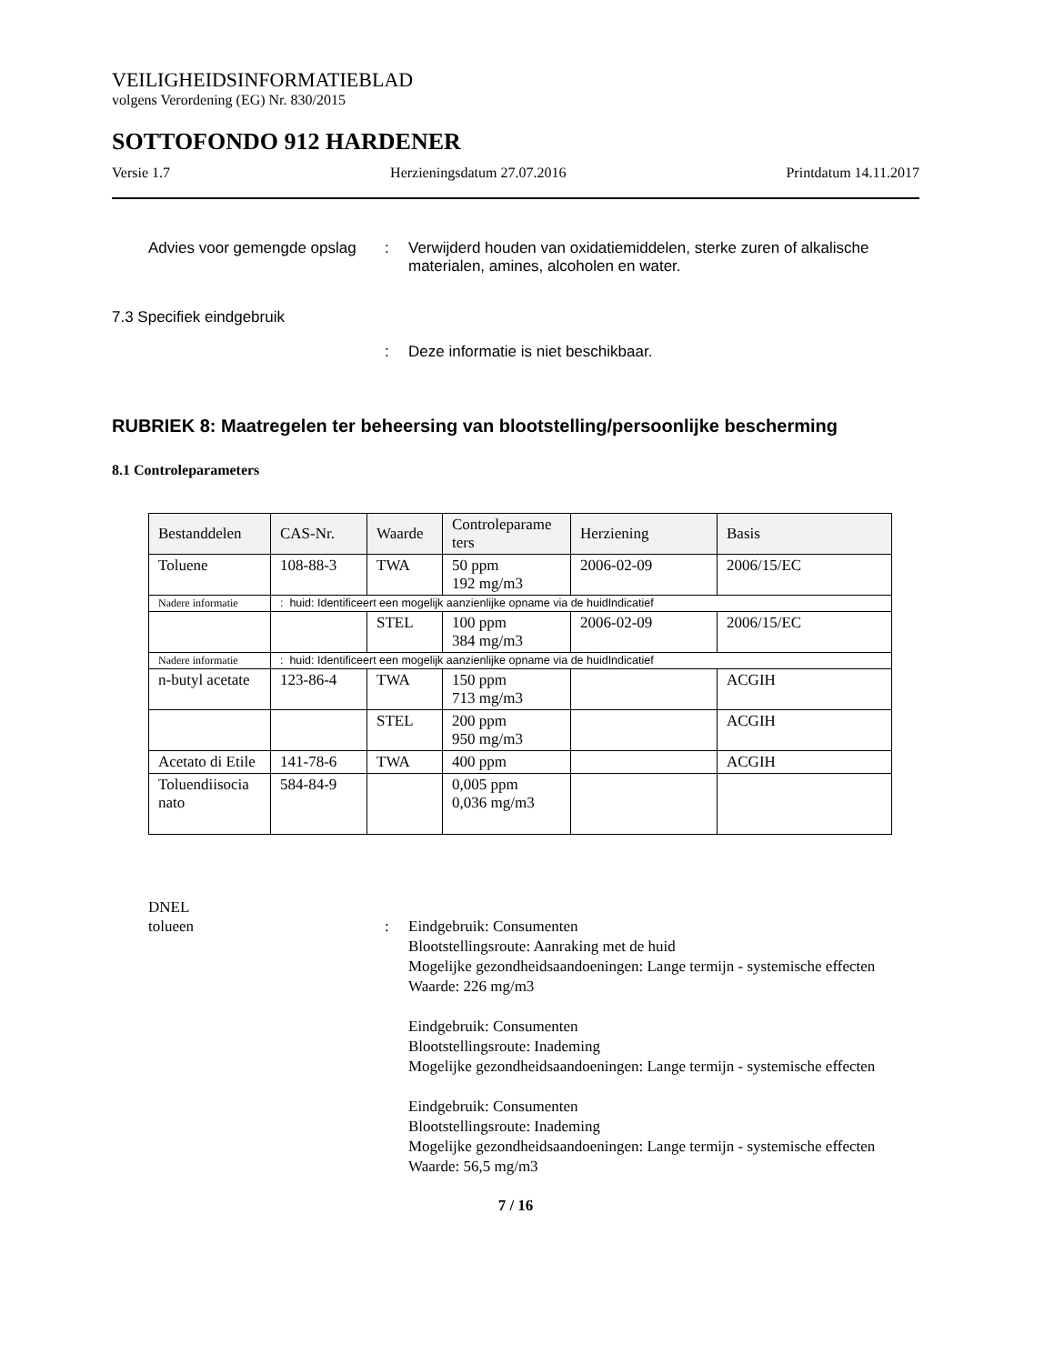VEILIGHEIDSINFORMATIEBLAD
volgens Verordening (EG) Nr. 830/2015
SOTTOFONDO 912 HARDENER
Versie 1.7 Herzieningsdatum 27.07.2016 Printdatum 14.11.2017
Advies voor gemengde opslag
: Verwijderd houden van oxidatiemiddelen, sterke zuren of alkalische materialen, amines, alcoholen en water.
7.3 Specifiek eindgebruik
: Deze informatie is niet beschikbaar.
RUBRIEK 8: Maatregelen ter beheersing van blootstelling/persoonlijke bescherming
8.1 Controleparameters
| Bestanddelen | CAS-Nr. | Waarde | Controleparame ters | Herziening | Basis |
| --- | --- | --- | --- | --- | --- |
| Toluene | 108-88-3 | TWA | 50 ppm 192 mg/m3 | 2006-02-09 | 2006/15/EC |
| Nadere informatie | : huid: Identificeert een mogelijk aanzienlijke opname via de huidIndicatief | | | | |
| | | STEL | 100 ppm 384 mg/m3 | 2006-02-09 | 2006/15/EC |
| Nadere informatie | : huid: Identificeert een mogelijk aanzienlijke opname via de huidIndicatief | | | | |
| n-butyl acetate | 123-86-4 | TWA | 150 ppm 713 mg/m3 | | ACGIH |
| | | STEL | 200 ppm 950 mg/m3 | | ACGIH |
| Acetato di Etile | 141-78-6 | TWA | 400 ppm | | ACGIH |
| Toluendiisocia nato | 584-84-9 | | 0,005 ppm 0,036 mg/m3 | | |
DNEL
tolueen : Eindgebruik: Consumenten
Blootstellingsroute: Aanraking met de huid
Mogelijke gezondheidsaandoeningen: Lange termijn - systemische effecten
Waarde: 226 mg/m3
Eindgebruik: Consumenten
Blootstellingsroute: Inademing
Mogelijke gezondheidsaandoeningen: Lange termijn - systemische effecten
Eindgebruik: Consumenten
Blootstellingsroute: Inademing
Mogelijke gezondheidsaandoeningen: Lange termijn - systemische effecten
Waarde: 56,5 mg/m3
7 / 16